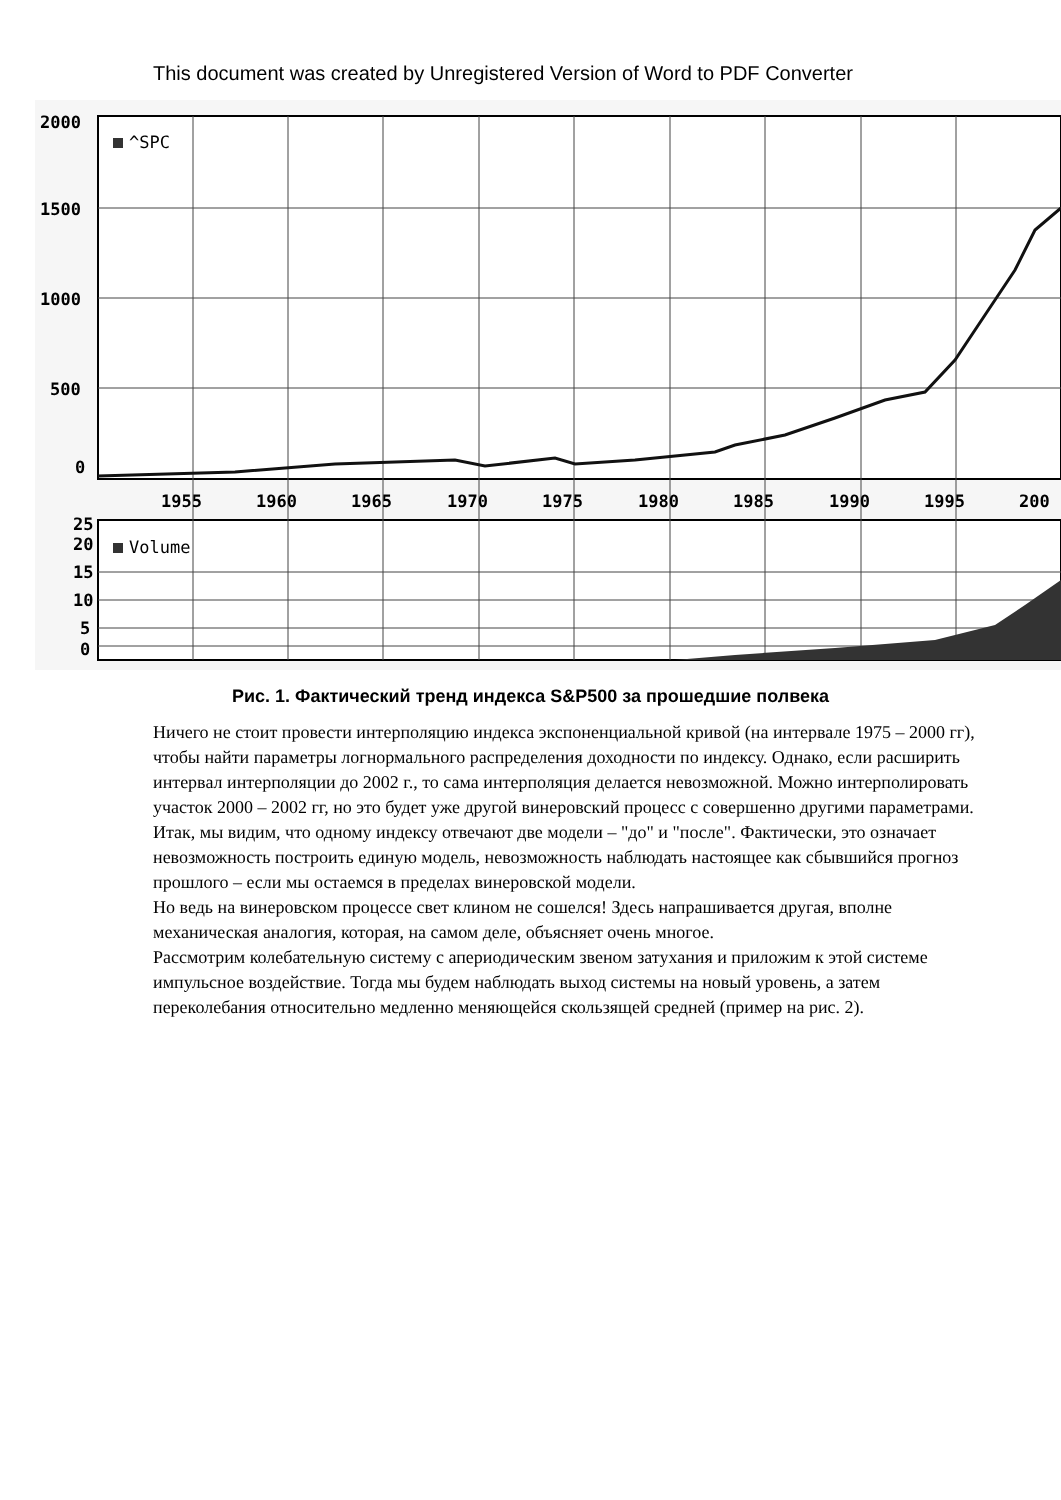This document was created by Unregistered Version of Word to PDF Converter
2000
1500
1000
500
0
1955
1960
1965
1970
1975
1980
1985
1990
1995
200
25
20
15
10
5
0
^SPC
Volume
Рис. 1. Фактический тренд индекса S&P500 за прошедшие полвека
Ничего не стоит провести интерполяцию индекса экспоненциальной кривой (на интервале 1975 – 2000 гг), чтобы найти параметры логнормального распределения доходности по индексу. Однако, если расширить интервал интерполяции до 2002 г., то сама интерполяция делается невозможной. Можно интерполировать участок 2000 – 2002 гг, но это будет уже другой винеровский процесс с совершенно другими параметрами.
Итак, мы видим, что одному индексу отвечают две модели – "до" и "после". Фактически, это означает невозможность построить единую модель, невозможность наблюдать настоящее как сбывшийся прогноз прошлого – если мы остаемся в пределах винеровской модели.
Но ведь на винеровском процессе свет клином не сошелся! Здесь напрашивается другая, вполне механическая аналогия, которая, на самом деле, объясняет очень многое.
Рассмотрим колебательную систему с апериодическим звеном затухания и приложим к этой системе импульсное воздействие. Тогда мы будем наблюдать выход системы на новый уровень, а затем переколебания относительно медленно меняющейся скользящей средней (пример на рис. 2).